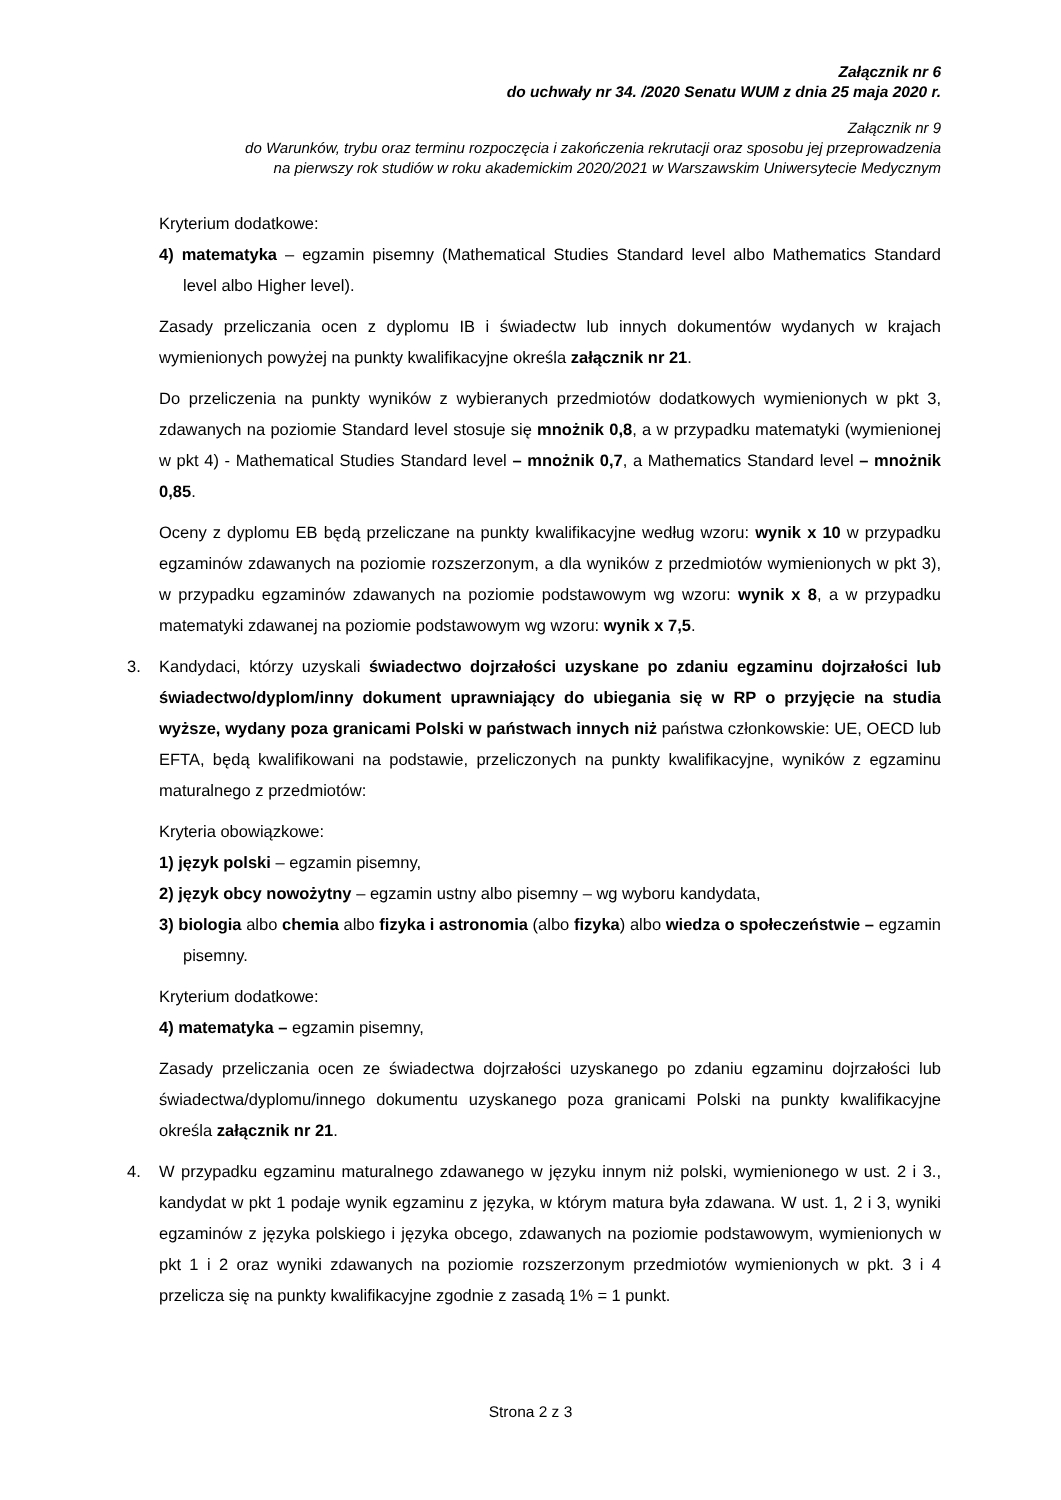Załącznik nr 6
do uchwały nr 34. /2020 Senatu WUM z dnia 25 maja 2020 r.
Załącznik nr 9
do Warunków, trybu oraz terminu rozpoczęcia i zakończenia rekrutacji oraz sposobu jej przeprowadzenia
na pierwszy rok studiów w roku akademickim 2020/2021 w Warszawskim Uniwersytecie Medycznym
Kryterium dodatkowe:
4) matematyka – egzamin pisemny (Mathematical Studies Standard level albo Mathematics Standard level albo Higher level).
Zasady przeliczania ocen z dyplomu IB i świadectw lub innych dokumentów wydanych w krajach wymienionych powyżej na punkty kwalifikacyjne określa załącznik nr 21.
Do przeliczenia na punkty wyników z wybieranych przedmiotów dodatkowych wymienionych w pkt 3, zdawanych na poziomie Standard level stosuje się mnożnik 0,8, a w przypadku matematyki (wymienionej w pkt 4) - Mathematical Studies Standard level – mnożnik 0,7, a Mathematics Standard level – mnożnik 0,85.
Oceny z dyplomu EB będą przeliczane na punkty kwalifikacyjne według wzoru: wynik x 10 w przypadku egzaminów zdawanych na poziomie rozszerzonym, a dla wyników z przedmiotów wymienionych w pkt 3), w przypadku egzaminów zdawanych na poziomie podstawowym wg wzoru: wynik x 8, a w przypadku matematyki zdawanej na poziomie podstawowym wg wzoru: wynik x 7,5.
3. Kandydaci, którzy uzyskali świadectwo dojrzałości uzyskane po zdaniu egzaminu dojrzałości lub świadectwo/dyplom/inny dokument uprawniający do ubiegania się w RP o przyjęcie na studia wyższe, wydany poza granicami Polski w państwach innych niż państwa członkowskie: UE, OECD lub EFTA, będą kwalifikowani na podstawie, przeliczonych na punkty kwalifikacyjne, wyników z egzaminu maturalnego z przedmiotów:
Kryteria obowiązkowe:
1) język polski – egzamin pisemny,
2) język obcy nowożytny – egzamin ustny albo pisemny – wg wyboru kandydata,
3) biologia albo chemia albo fizyka i astronomia (albo fizyka) albo wiedza o społeczeństwie – egzamin pisemny.
Kryterium dodatkowe:
4) matematyka – egzamin pisemny,
Zasady przeliczania ocen ze świadectwa dojrzałości uzyskanego po zdaniu egzaminu dojrzałości lub świadectwa/dyplomu/innego dokumentu uzyskanego poza granicami Polski na punkty kwalifikacyjne określa załącznik nr 21.
4. W przypadku egzaminu maturalnego zdawanego w języku innym niż polski, wymienionego w ust. 2 i 3., kandydat w pkt 1 podaje wynik egzaminu z języka, w którym matura była zdawana. W ust. 1, 2 i 3, wyniki egzaminów z języka polskiego i języka obcego, zdawanych na poziomie podstawowym, wymienionych w pkt 1 i 2 oraz wyniki zdawanych na poziomie rozszerzonym przedmiotów wymienionych w pkt. 3 i 4 przelicza się na punkty kwalifikacyjne zgodnie z zasadą 1% = 1 punkt.
Strona 2 z 3